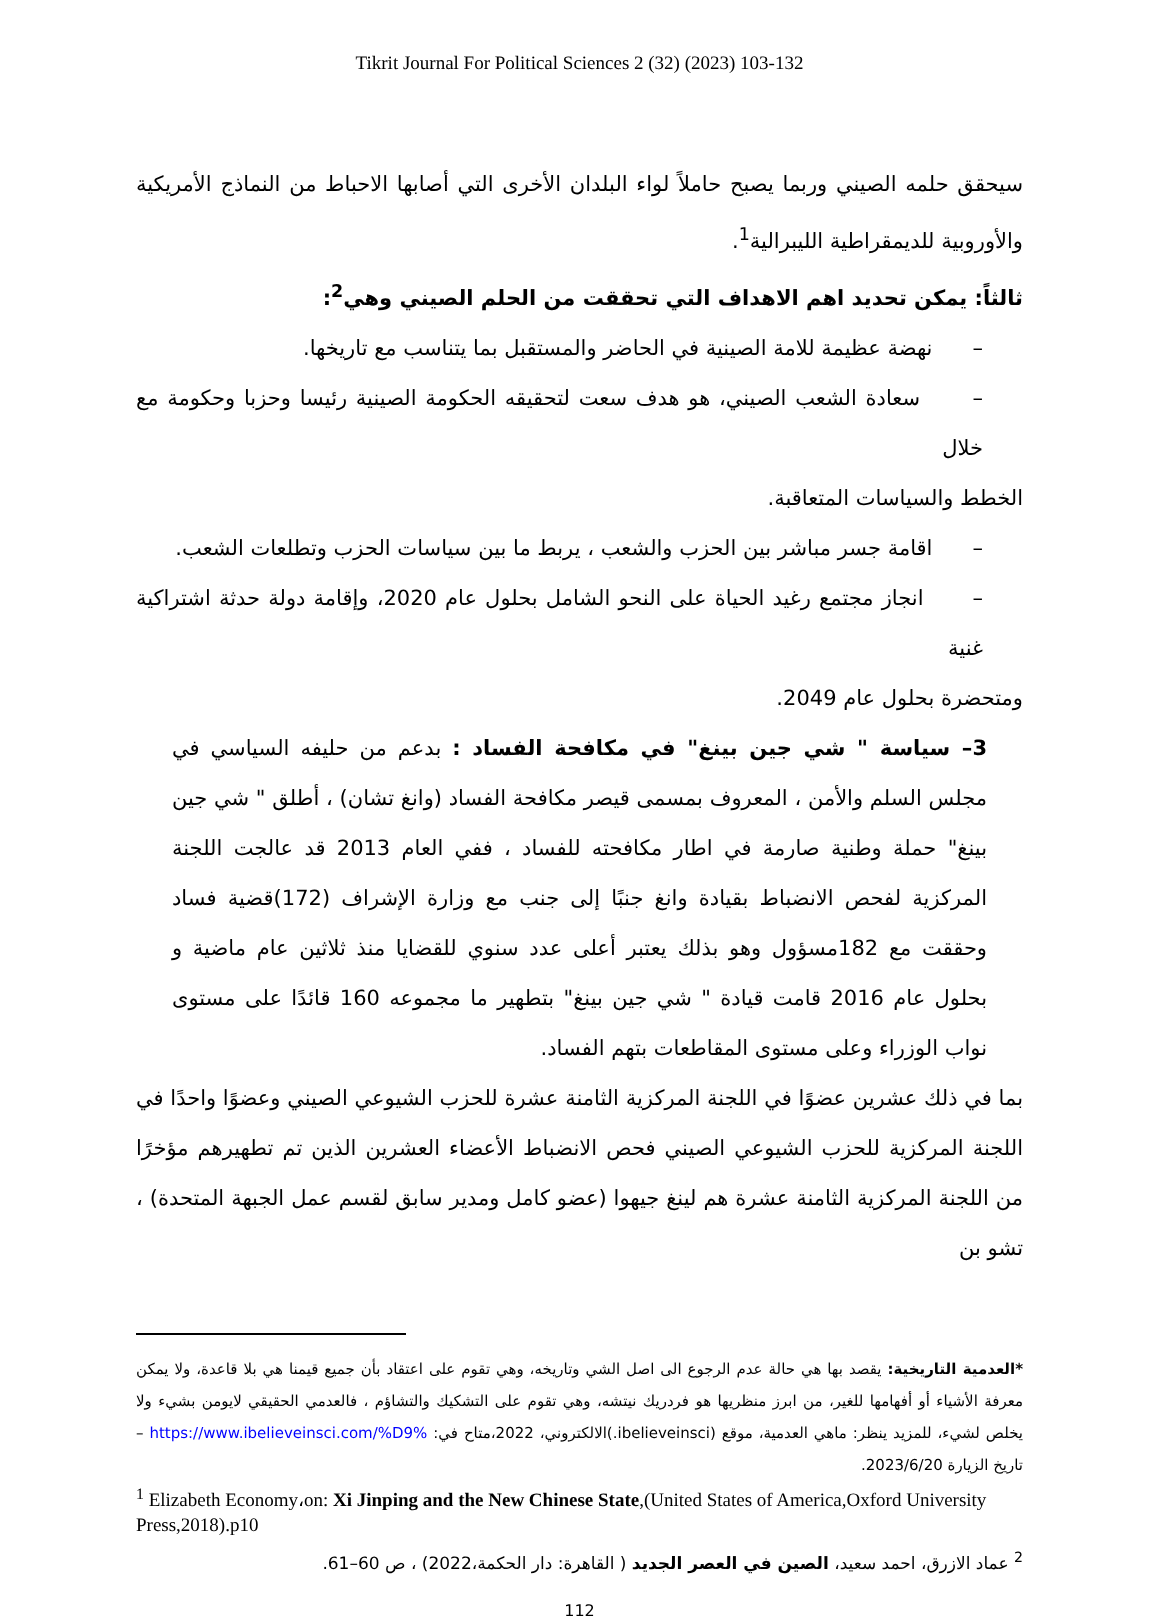Tikrit Journal For Political Sciences 2 (32) (2023) 103-132
سيحقق حلمه الصيني وربما يصبح حاملاً لواء البلدان الأخرى التي أصابها الاحباط من النماذج الأمريكية والأوروبية للديمقراطية الليبرالية<sup>1</sup>.
ثالثاً: يمكن تحديد اهم الاهداف التي تحققت من الحلم الصيني وهي<sup>2</sup>:
– نهضة عظيمة للامة الصينية في الحاضر والمستقبل بما يتناسب مع تاريخها.
– سعادة الشعب الصيني، هو هدف سعت لتحقيقه الحكومة الصينية رئيسا وحزبا وحكومة مع خلال
الخطط والسياسات المتعاقبة.
– اقامة جسر مباشر بين الحزب والشعب ، يربط ما بين سياسات الحزب وتطلعات الشعب.
– انجاز مجتمع رغيد الحياة على النحو الشامل بحلول عام 2020، وإقامة دولة حدثة اشتراكية غنية
ومتحضرة بحلول عام 2049.
3– سياسة " شي جين بينغ" في مكافحة الفساد : بدعم من حليفه السياسي في مجلس السلم والأمن ، المعروف بمسمى قيصر مكافحة الفساد (وانغ تشان) ، أطلق " شي جين بينغ" حملة وطنية صارمة في اطار مكافحته للفساد ، ففي العام 2013 قد عالجت اللجنة المركزية لفحص الانضباط بقيادة وانغ جنبًا إلى جنب مع وزارة الإشراف (172)قضية فساد وحققت مع 182مسؤول وهو بذلك يعتبر أعلى عدد سنوي للقضايا منذ ثلاثين عام ماضية و بحلول عام 2016 قامت قيادة " شي جين بينغ" بتطهير ما مجموعه 160 قائدًا على مستوى نواب الوزراء وعلى مستوى المقاطعات بتهم الفساد.
بما في ذلك عشرين عضوًا في اللجنة المركزية الثامنة عشرة للحزب الشيوعي الصيني وعضوًا واحدًا في اللجنة المركزية للحزب الشيوعي الصيني فحص الانضباط الأعضاء العشرين الذين تم تطهيرهم مؤخرًا من اللجنة المركزية الثامنة عشرة هم لينغ جيهوا (عضو كامل ومدير سابق لقسم عمل الجبهة المتحدة) ، تشو بن
*العدمية التاريخية: يقصد بها هي حالة عدم الرجوع الى اصل الشي وتاريخه، وهي تقوم على اعتقاد بأن جميع قيمنا هي بلا قاعدة، ولا يمكن معرفة الأشياء أو أفهامها للغير، من ابرز منظريها هو فردريك نيتشه، وهي تقوم على التشكيك والتشاؤم ، فالعدمي الحقيقي لايومن بشيء ولا يخلص لشيء، للمزيد ينظر: ماهي العدمية، موقع (ibelieveinsci.)الالكتروني، 2022،متاح في: https://www.ibelieveinsci.com/%D9% – تاريخ الزيارة 2023/6/20.
<sup>1</sup> Elizabeth Economy،on: Xi Jinping and the New Chinese State,(United States of America,Oxford University Press,2018).p10
<sup>2</sup> عماد الازرق، احمد سعيد، الصين في العصر الجديد ( القاهرة: دار الحكمة،2022) ، ص 60–61.
112